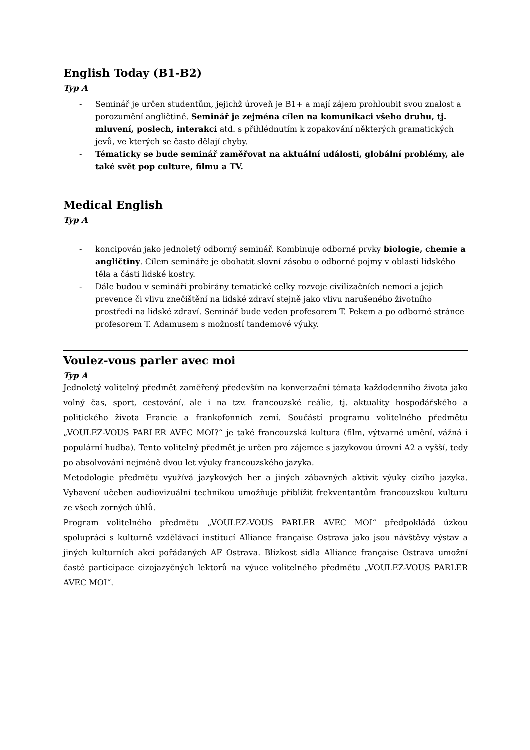English Today (B1-B2)
Typ A
- Seminář je určen studentům, jejichž úroveň je B1+ a mají zájem prohloubit svou znalost a porozumění angličtině. Seminář je zejména cílen na komunikaci všeho druhu, tj. mluvení, poslech, interakci atd. s přihlédnutím k zopakování některých gramatických jevů, ve kterých se často dělají chyby.
- Tématicky se bude seminář zaměřovat na aktuální události, globální problémy, ale také svět pop culture, filmu a TV.
Medical English
Typ A
- koncipován jako jednoletý odborný seminář. Kombinuje odborné prvky biologie, chemie a angličtiny. Cílem semináře je obohatit slovní zásobu o odborné pojmy v oblasti lidského těla a části lidské kostry.
- Dále budou v semináři probírány tematické celky rozvoje civilizačních nemocí a jejich prevence či vlivu znečištění na lidské zdraví stejně jako vlivu narušeného životního prostředí na lidské zdraví. Seminář bude veden profesorem T. Pekem a po odborné stránce profesorem T. Adamusem s možností tandemové výuky.
Voulez-vous parler avec moi
Typ A
Jednoletý volitelný předmět zaměřený především na konverzační témata každodenního života jako volný čas, sport, cestování, ale i na tzv. francouzské reálie, tj. aktuality hospodářského a politického života Francie a frankofonních zemí. Součástí programu volitelného předmětu „VOULEZ-VOUS PARLER AVEC MOI?“ je také francouzská kultura (film, výtvarné umění, vážná i populární hudba). Tento volitelný předmět je určen pro zájemce s jazykovou úrovní A2 a vyšší, tedy po absolvování nejméně dvou let výuky francouzského jazyka.
Metodologie předmětu využívá jazykových her a jiných zábavných aktivit výuky cizího jazyka. Vybavení učeben audiovizuální technikou umožňuje přiblížit frekventantům francouzskou kulturu ze všech zorných úhlů.
Program volitelného předmětu „VOULEZ-VOUS PARLER AVEC MOI“ předpokládá úzkou spolupráci s kulturně vzdělávací institucí Alliance française Ostrava jako jsou návštěvy výstav a jiných kulturních akcí pořádaných AF Ostrava. Blízkost sídla Alliance française Ostrava umožní časté participace cizojazyčných lektorů na výuce volitelného předmětu „VOULEZ-VOUS PARLER AVEC MOI“.